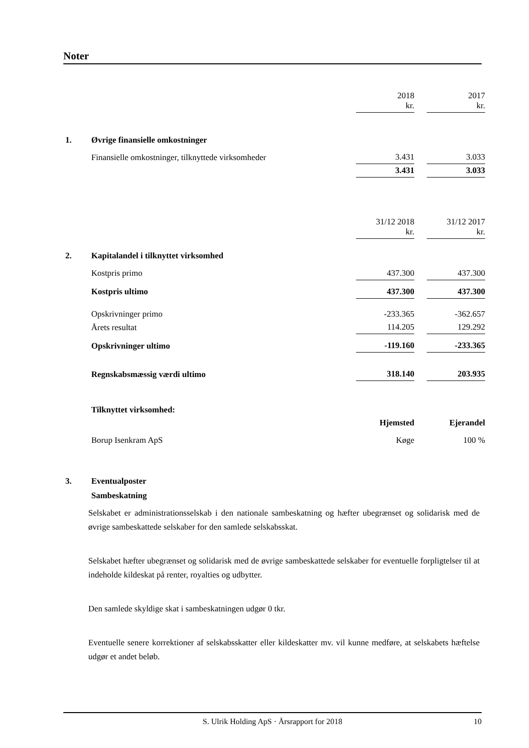Noter
| | | 2018 kr. | | 2017 kr. |
| 1. | Øvrige finansielle omkostninger | | | |
| | Finansielle omkostninger, tilknyttede virksomheder | 3.431 | | 3.033 |
| | | 3.431 | | 3.033 |
| | | 31/12 2018 kr. | | 31/12 2017 kr. |
| 2. | Kapitalandel i tilknyttet virksomhed | | | |
| | Kostpris primo | 437.300 | | 437.300 |
| | Kostpris ultimo | 437.300 | | 437.300 |
| | Opskrivninger primo | -233.365 | | -362.657 |
| | Årets resultat | 114.205 | | 129.292 |
| | Opskrivninger ultimo | -119.160 | | -233.365 |
| | Regnskabsmæssig værdi ultimo | 318.140 | | 203.935 |
| | Tilknyttet virksomhed: | | | |
| | | Hjemsted | | Ejerandel |
| | Borup Isenkram ApS | Køge | | 100 % |
| 3. | Eventualposter | | | |
| | Sambeskatning | | | |
Selskabet er administrationsselskab i den nationale sambeskatning og hæfter ubegrænset og solidarisk med de øvrige sambeskattede selskaber for den samlede selskabsskat.
Selskabet hæfter ubegrænset og solidarisk med de øvrige sambeskattede selskaber for eventuelle forpligtelser til at indeholde kildeskat på renter, royalties og udbytter.
Den samlede skyldige skat i sambeskatningen udgør 0 tkr.
Eventuelle senere korrektioner af selskabsskatter eller kildeskatter mv. vil kunne medføre, at selskabets hæftelse udgør et andet beløb.
S. Ulrik Holding ApS · Årsrapport for 2018 10